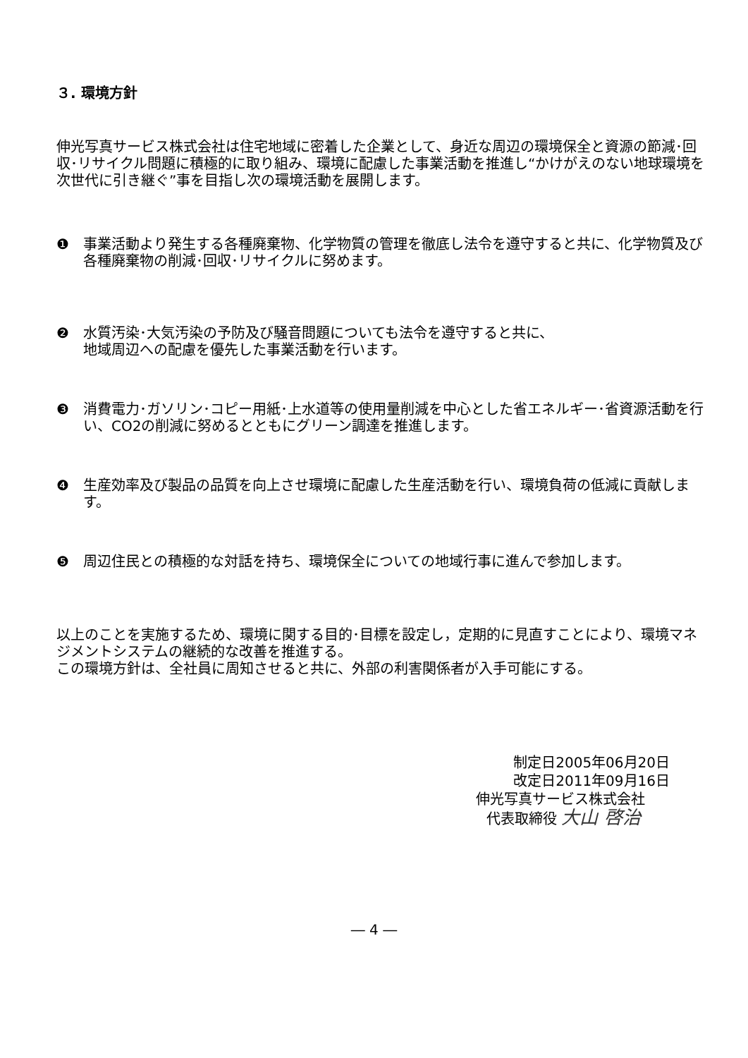３. 環境方針
伸光写真サービス株式会社は住宅地域に密着した企業として、身近な周辺の環境保全と資源の節減･回収･リサイクル問題に積極的に取り組み、環境に配慮した事業活動を推進し“かけがえのない地球環境を次世代に引き継ぐ”事を目指し次の環境活動を展開します。
❶ 事業活動より発生する各種廃棄物、化学物質の管理を徹底し法令を遵守すると共に、化学物質及び各種廃棄物の削減･回収･リサイクルに努めます。
❷ 水質汚染･大気汚染の予防及び騒音問題についても法令を遵守すると共に、
地域周辺への配慮を優先した事業活動を行います。
❸ 消費電力･ガソリン･コピー用紙･上水道等の使用量削減を中心とした省エネルギー･省資源活動を行い、CO2の削減に努めるとともにグリーン調達を推進します。
❹ 生産効率及び製品の品質を向上させ環境に配慮した生産活動を行い、環境負荷の低減に貢献します。
❺ 周辺住民との積極的な対話を持ち、環境保全についての地域行事に進んで参加します。
以上のことを実施するため、環境に関する目的･目標を設定し，定期的に見直すことにより、環境マネジメントシステムの継続的な改善を推進する。
この環境方針は、全社員に周知させると共に、外部の利害関係者が入手可能にする。
制定日2005年06月20日
改定日2011年09月16日
伸光写真サービス株式会社
代表取締役 大山 啓治
― 4 ―